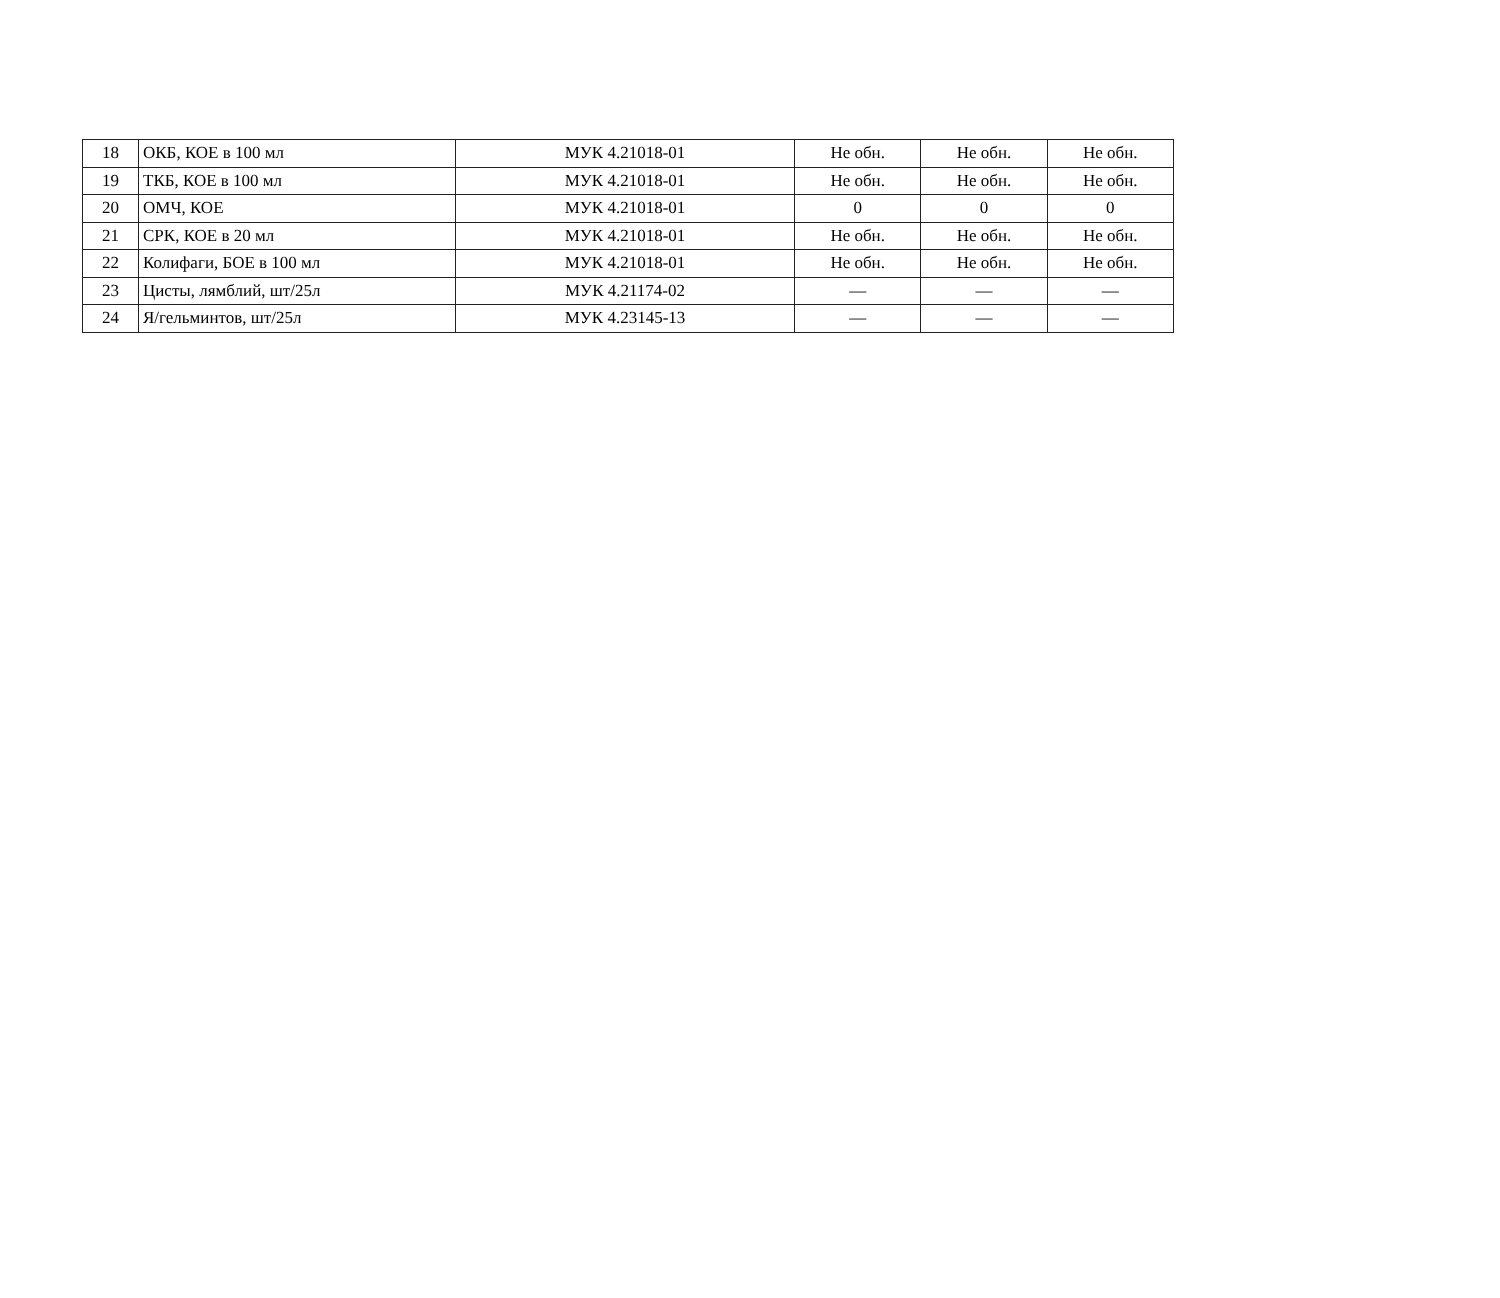| 18 | ОКБ, КОЕ в 100 мл | МУК 4.21018-01 | Не обн. | Не обн. | Не обн. |
| 19 | ТКБ, КОЕ в 100 мл | МУК 4.21018-01 | Не обн. | Не обн. | Не обн. |
| 20 | ОМЧ, КОЕ | МУК 4.21018-01 | 0 | 0 | 0 |
| 21 | СРК, КОЕ в 20 мл | МУК 4.21018-01 | Не обн. | Не обн. | Не обн. |
| 22 | Колифаги, БОЕ в 100 мл | МУК 4.21018-01 | Не обн. | Не обн. | Не обн. |
| 23 | Цисты, лямблий, шт/25л | МУК 4.21174-02 | — | — | — |
| 24 | Я/гельминтов, шт/25л | МУК 4.23145-13 | — | — | — |